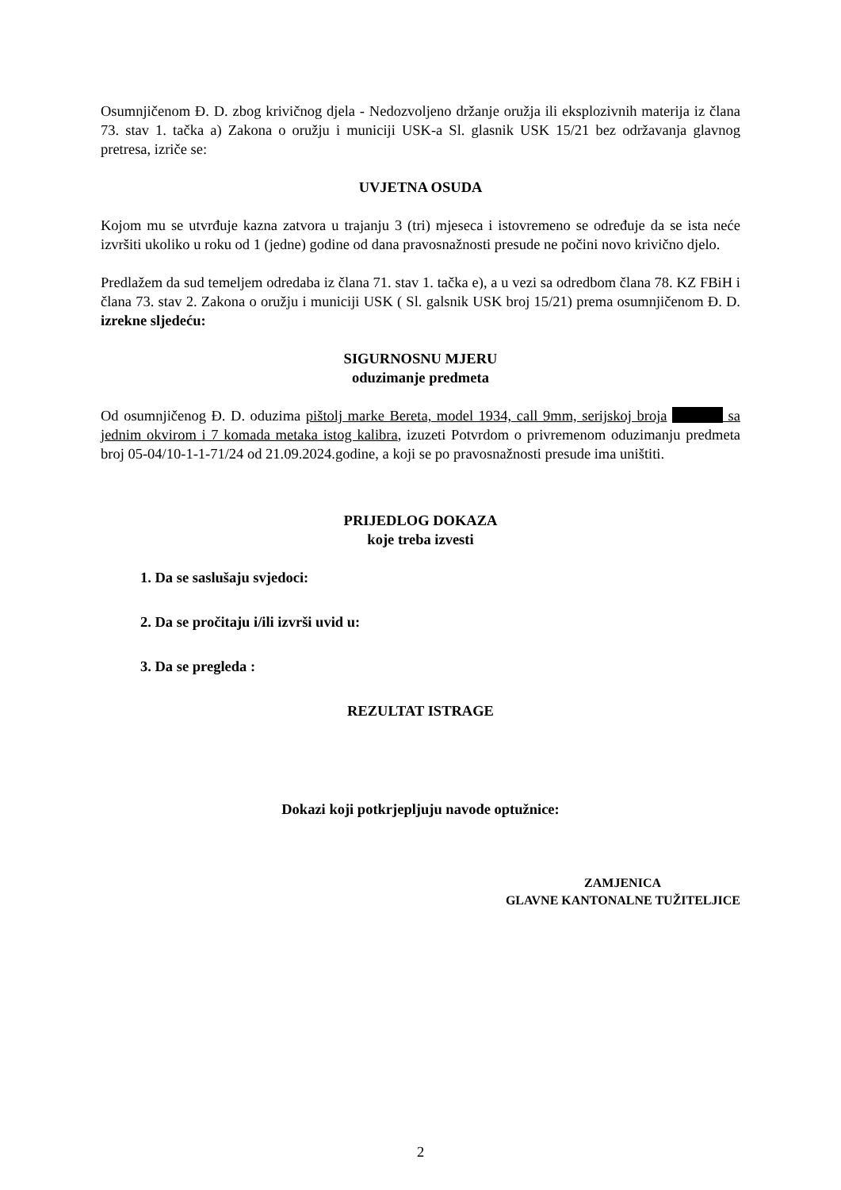Osumnjičenom Đ. D. zbog krivičnog djela - Nedozvoljeno držanje oružja ili eksplozivnih materija iz člana 73. stav 1. tačka a) Zakona o oružju i municiji USK-a Sl. glasnik USK 15/21 bez održavanja glavnog pretresa, izriče se:
UVJETNA OSUDA
Kojom mu se utvrđuje kazna zatvora u trajanju 3 (tri) mjeseca i istovremeno se određuje da se ista neće izvršiti ukoliko u roku od 1 (jedne) godine od dana pravosnažnosti presude ne počini novo krivično djelo.
Predlažem da sud temeljem odredaba iz člana 71. stav 1. tačka e), a u vezi sa odredbom člana 78. KZ FBiH i člana 73. stav 2. Zakona o oružju i municiji USK ( Sl. galsnik USK broj 15/21) prema osumnjičenom Đ. D. izrekne sljedeću:
SIGURNOSNU MJERU
oduzimanje predmeta
Od osumnjičenog Đ. D. oduzima pištolj marke Bereta, model 1934, call 9mm, serijskoj broja sa jednim okvirom i 7 komada metaka istog kalibra, izuzeti Potvrdom o privremenom oduzimanju predmeta broj 05-04/10-1-1-71/24 od 21.09.2024.godine, a koji se po pravosnažnosti presude ima uništiti.
PRIJEDLOG DOKAZA
koje treba izvesti
1. Da se saslušaju svjedoci:
2. Da se pročitaju i/ili izvrši uvid u:
3. Da se pregleda :
REZULTAT ISTRAGE
Dokazi koji potkrjepljuju navode optužnice:
ZAMJENICA
GLAVNE KANTONALNE TUŽITELJICE
2